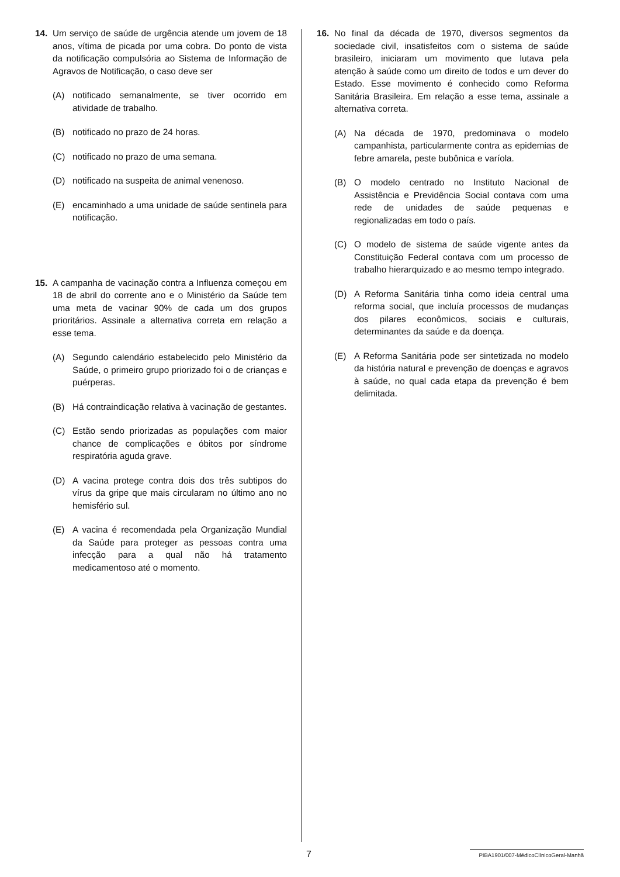14. Um serviço de saúde de urgência atende um jovem de 18 anos, vítima de picada por uma cobra. Do ponto de vista da notificação compulsória ao Sistema de Informação de Agravos de Notificação, o caso deve ser
(A) notificado semanalmente, se tiver ocorrido em atividade de trabalho.
(B) notificado no prazo de 24 horas.
(C) notificado no prazo de uma semana.
(D) notificado na suspeita de animal venenoso.
(E) encaminhado a uma unidade de saúde sentinela para notificação.
15. A campanha de vacinação contra a Influenza começou em 18 de abril do corrente ano e o Ministério da Saúde tem uma meta de vacinar 90% de cada um dos grupos prioritários. Assinale a alternativa correta em relação a esse tema.
(A) Segundo calendário estabelecido pelo Ministério da Saúde, o primeiro grupo priorizado foi o de crianças e puérperas.
(B) Há contraindicação relativa à vacinação de gestantes.
(C) Estão sendo priorizadas as populações com maior chance de complicações e óbitos por síndrome respiratória aguda grave.
(D) A vacina protege contra dois dos três subtipos do vírus da gripe que mais circularam no último ano no hemisfério sul.
(E) A vacina é recomendada pela Organização Mundial da Saúde para proteger as pessoas contra uma infecção para a qual não há tratamento medicamentoso até o momento.
16. No final da década de 1970, diversos segmentos da sociedade civil, insatisfeitos com o sistema de saúde brasileiro, iniciaram um movimento que lutava pela atenção à saúde como um direito de todos e um dever do Estado. Esse movimento é conhecido como Reforma Sanitária Brasileira. Em relação a esse tema, assinale a alternativa correta.
(A) Na década de 1970, predominava o modelo campanhista, particularmente contra as epidemias de febre amarela, peste bubônica e varíola.
(B) O modelo centrado no Instituto Nacional de Assistência e Previdência Social contava com uma rede de unidades de saúde pequenas e regionalizadas em todo o país.
(C) O modelo de sistema de saúde vigente antes da Constituição Federal contava com um processo de trabalho hierarquizado e ao mesmo tempo integrado.
(D) A Reforma Sanitária tinha como ideia central uma reforma social, que incluía processos de mudanças dos pilares econômicos, sociais e culturais, determinantes da saúde e da doença.
(E) A Reforma Sanitária pode ser sintetizada no modelo da história natural e prevenção de doenças e agravos à saúde, no qual cada etapa da prevenção é bem delimitada.
7 PIBA1901/007-MédicoClínicoGeral-Manhã